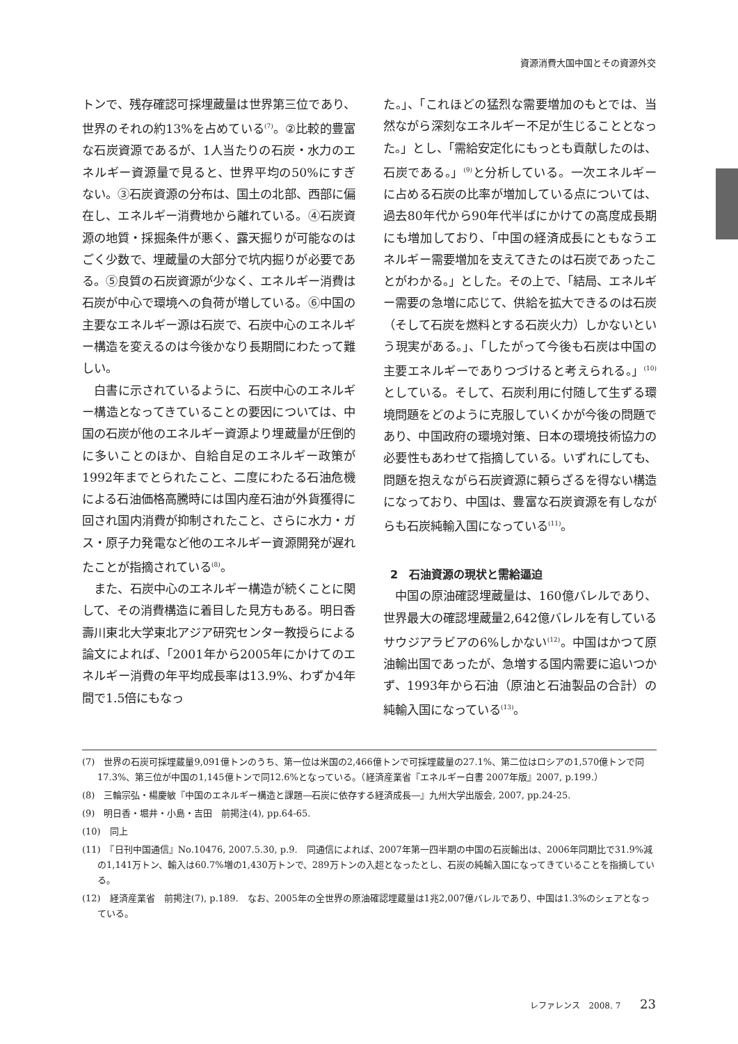資源消費大国中国とその資源外交
トンで、残存確認可採埋蔵量は世界第三位であり、世界のそれの約13%を占めている<sup>(7)</sup>。②比較的豊富な石炭資源であるが、1人当たりの石炭・水力のエネルギー資源量で見ると、世界平均の50%にすぎない。③石炭資源の分布は、国土の北部、西部に偏在し、エネルギー消費地から離れている。④石炭資源の地質・採掘条件が悪く、露天掘りが可能なのはごく少数で、埋蔵量の大部分で坑内掘りが必要である。⑤良質の石炭資源が少なく、エネルギー消費は石炭が中心で環境への負荷が増している。⑥中国の主要なエネルギー源は石炭で、石炭中心のエネルギー構造を変えるのは今後かなり長期間にわたって難しい。
白書に示されているように、石炭中心のエネルギー構造となってきていることの要因については、中国の石炭が他のエネルギー資源より埋蔵量が圧倒的に多いことのほか、自給自足のエネルギー政策が1992年までとられたこと、二度にわたる石油危機による石油価格高騰時には国内産石油が外貨獲得に回され国内消費が抑制されたこと、さらに水力・ガス・原子力発電など他のエネルギー資源開発が遅れたことが指摘されている<sup>(8)</sup>。
また、石炭中心のエネルギー構造が続くことに関して、その消費構造に着目した見方もある。明日香壽川東北大学東北アジア研究センター教授らによる論文によれば、「2001年から2005年にかけてのエネルギー消費の年平均成長率は13.9%、わずか4年間で1.5倍にもなっ
た。」、「これほどの猛烈な需要増加のもとでは、当然ながら深刻なエネルギー不足が生じることとなった。」とし、「需給安定化にもっとも貢献したのは、石炭である。」<sup>(9)</sup>と分析している。一次エネルギーに占める石炭の比率が増加している点については、過去80年代から90年代半ばにかけての高度成長期にも増加しており、「中国の経済成長にともなうエネルギー需要増加を支えてきたのは石炭であったことがわかる。」とした。その上で、「結局、エネルギー需要の急増に応じて、供給を拡大できるのは石炭（そして石炭を燃料とする石炭火力）しかないという現実がある。」、「したがって今後も石炭は中国の主要エネルギーでありつづけると考えられる。」<sup>(10)</sup>としている。そして、石炭利用に付随して生ずる環境問題をどのように克服していくかが今後の問題であり、中国政府の環境対策、日本の環境技術協力の必要性もあわせて指摘している。いずれにしても、問題を抱えながら石炭資源に頼らざるを得ない構造になっており、中国は、豊富な石炭資源を有しながらも石炭純輸入国になっている<sup>(11)</sup>。
2　石油資源の現状と需給逼迫
中国の原油確認埋蔵量は、160億バレルであり、世界最大の確認埋蔵量2,642億バレルを有しているサウジアラビアの6%しかない<sup>(12)</sup>。中国はかつて原油輸出国であったが、急増する国内需要に追いつかず、1993年から石油（原油と石油製品の合計）の純輸入国になっている<sup>(13)</sup>。
(7)　世界の石炭可採埋蔵量9,091億トンのうち、第一位は米国の2,466億トンで可採埋蔵量の27.1%、第二位はロシアの1,570億トンで同17.3%、第三位が中国の1,145億トンで同12.6%となっている。（経済産業省『エネルギー白書 2007年版』2007, p.199.）
(8)　三輪宗弘・楊慶敏『中国のエネルギー構造と課題―石炭に依存する経済成長―』九州大学出版会, 2007, pp.24-25.
(9)　明日香・堀井・小島・吉田　前掲注(4), pp.64-65.
(10)　同上
(11)　『日刊中国通信』No.10476, 2007.5.30, p.9.　同通信によれば、2007年第一四半期の中国の石炭輸出は、2006年同期比で31.9%減の1,141万トン、輸入は60.7%増の1,430万トンで、289万トンの入超となったとし、石炭の純輸入国になってきていることを指摘している。
(12)　経済産業省　前掲注(7), p.189.　なお、2005年の全世界の原油確認埋蔵量は1兆2,007億バレルであり、中国は1.3%のシェアとなっている。
レファレンス　2008. 7 23